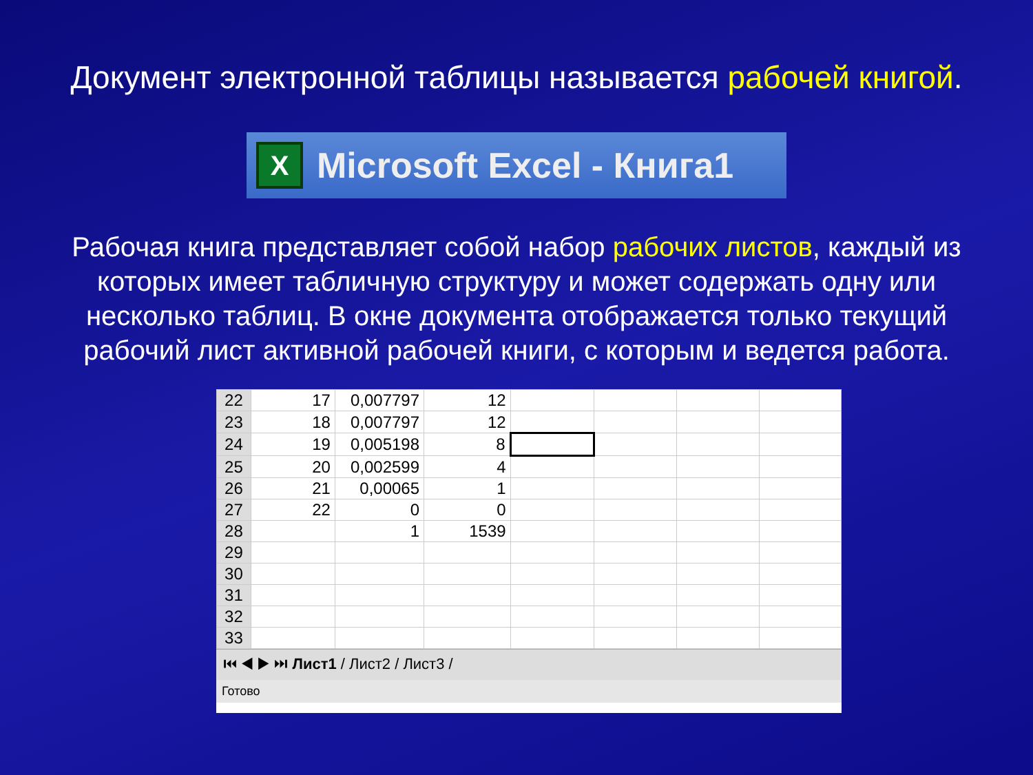Документ электронной таблицы называется рабочей книгой.
X
Microsoft Excel - Книга1
Рабочая книга представляет собой набор рабочих листов, каждый из которых имеет табличную структуру и может содержать одну или несколько таблиц. В окне документа отображается только текущий рабочий лист активной рабочей книги, с которым и ведется работа.
| 22 | 17 | 0,007797 | 12 | | | | |
| 23 | 18 | 0,007797 | 12 | | | | |
| 24 | 19 | 0,005198 | 8 | | | | |
| 25 | 20 | 0,002599 | 4 | | | | |
| 26 | 21 | 0,00065 | 1 | | | | |
| 27 | 22 | 0 | 0 | | | | |
| 28 | | 1 | 1539 | | | | |
| 29 | | | | | | | |
| 30 | | | | | | | |
| 31 | | | | | | | |
| 32 | | | | | | | |
| 33 | | | | | | | |
⏮ ◀ ▶ ⏭ Лист1 / Лист2 / Лист3 /
Готово